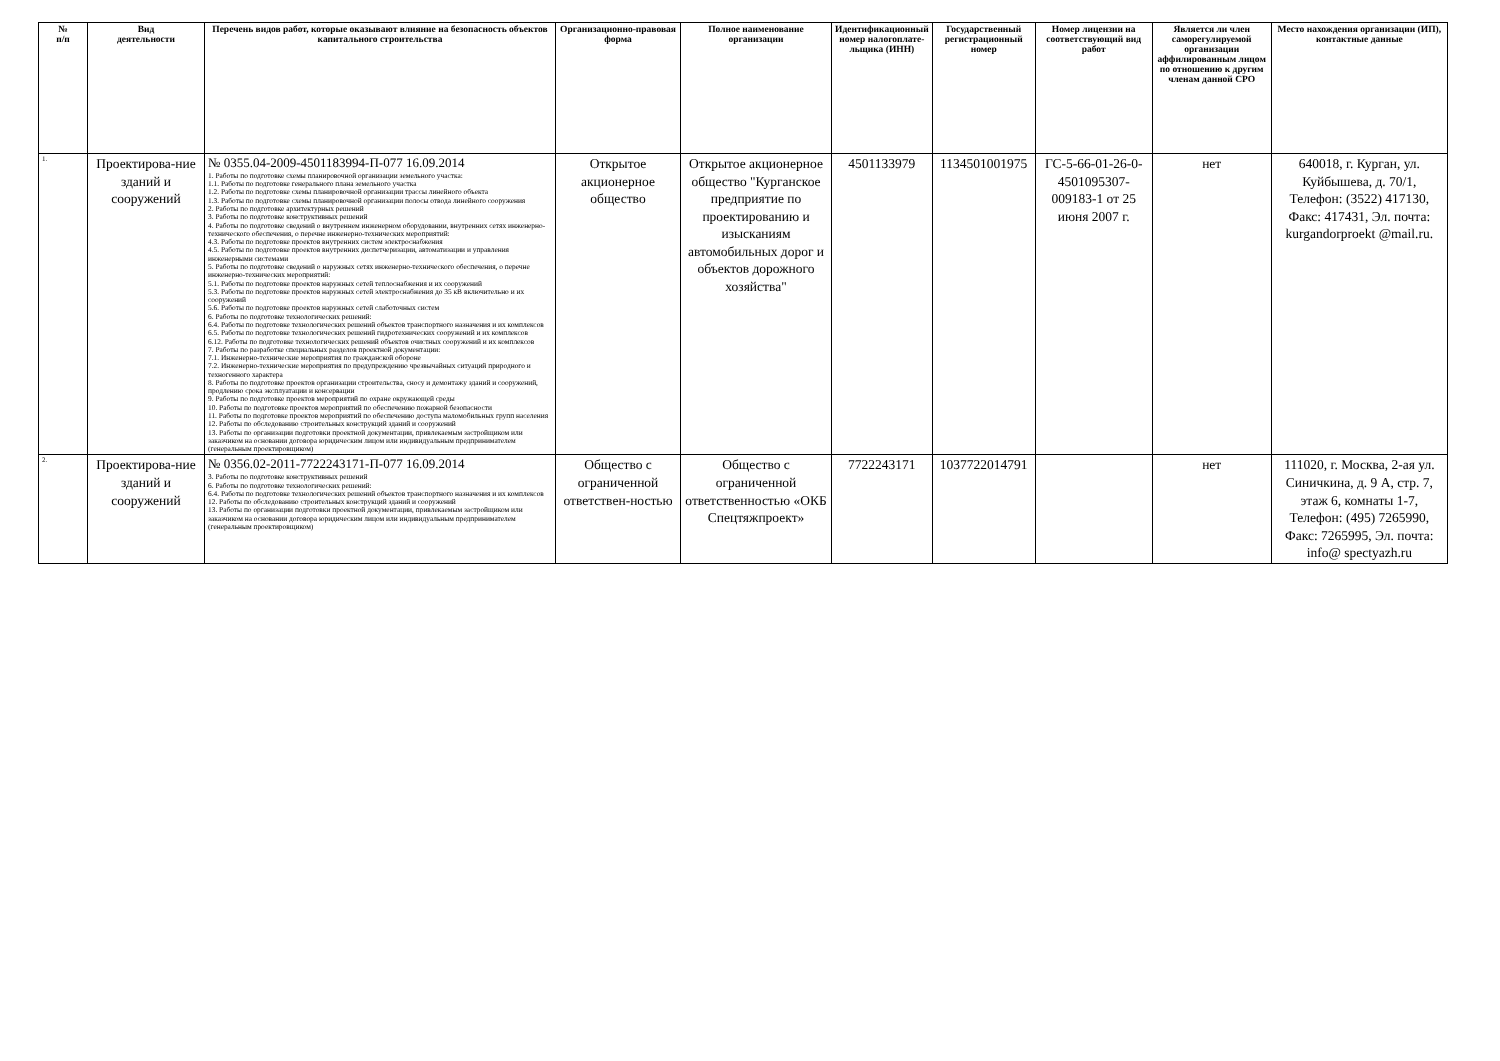| № п/п | Вид деятельности | Перечень видов работ, которые оказывают влияние на безопасность объектов капитального строительства | Организационно-правовая форма | Полное наименование организации | Идентификационный номер налогоплате-льщика (ИНН) | Государственный регистрационный номер | Номер лицензии на соответствующий вид работ | Является ли член саморегулируемой организации аффилированным лицом по отношению к другим членам данной СРО | Место нахождения организации (ИП), контактные данные |
| --- | --- | --- | --- | --- | --- | --- | --- | --- | --- |
| 1. | Проектирова-ние зданий и сооружений | № 0355.04-2009-4501183994-П-077 16.09.2014 1. Работы по подготовке схемы планировочной организации земельного участка: 1.1. Работы по подготовке генерального плана земельного участка 1.2. Работы по подготовке схемы планировочной организации трассы линейного объекта 1.3. Работы по подготовке схемы планировочной организации полосы отвода линейного сооружения 2. Работы по подготовке архитектурных решений 3. Работы по подготовке конструктивных решений 4. Работы по подготовке сведений о внутреннем инженерном оборудовании, внутренних сетях инженерно-технического обеспечения, о перечне инженерно-технических мероприятий: 4.3. Работы по подготовке проектов внутренних систем электроснабжения 4.5. Работы по подготовке проектов внутренних диспетчеризации, автоматизации и управления инженерными системами 5. Работы по подготовке сведений о наружных сетях инженерно-технического обеспечения, о перечне инженерно-технических мероприятий: 5.1. Работы по подготовке проектов наружных сетей теплоснабжения и их сооружений 5.3. Работы по подготовке проектов наружных сетей электроснабжения до 35 кВ включительно и их сооружений 5.6. Работы по подготовке проектов наружных сетей слаботочных систем 6. Работы по подготовке технологических решений: 6.4. Работы по подготовке технологических решений объектов транспортного назначения и их комплексов 6.5. Работы по подготовке технологических решений гидротехнических сооружений и их комплексов 6.12. Работы по подготовке технологических решений объектов очистных сооружений и их комплексов 7. Работы по разработке специальных разделов проектной документации: 7.1. Инженерно-технические мероприятия по гражданской обороне 7.2. Инженерно-технические мероприятия по предупреждению чрезвычайных ситуаций природного и техногенного характера 8. Работы по подготовке проектов организации строительства, сносу и демонтажу зданий и сооружений, продлению срока эксплуатации и консервации 9. Работы по подготовке проектов мероприятий по охране окружающей среды 10. Работы по подготовке проектов мероприятий по обеспечению пожарной безопасности 11. Работы по подготовке проектов мероприятий по обеспечению доступа маломобильных групп населения 12. Работы по обследованию строительных конструкций зданий и сооружений 13. Работы по организации подготовки проектной документации, привлекаемым застройщиком или заказчиком на основании договора юридическим лицом или индивидуальным предпринимателем (генеральным проектировщиком) | Открытое акционерное общество | Открытое акционерное общество "Курганское предприятие по проектированию и изысканиям автомобильных дорог и объектов дорожного хозяйства" | 4501133979 | 1134501001975 | ГС-5-66-01-26-0-4501095307-009183-1 от 25 июня 2007 г. | нет | 640018, г. Курган, ул. Куйбышева, д. 70/1, Телефон: (3522) 417130, Факс: 417431, Эл. почта: kurgandorproekt @mail.ru. |
| 2. | Проектирова-ние зданий и сооружений | № 0356.02-2011-7722243171-П-077 16.09.2014 3. Работы по подготовке конструктивных решений 6. Работы по подготовке технологических решений: 6.4. Работы по подготовке технологических решений объектов транспортного назначения и их комплексов 12. Работы по обследованию строительных конструкций зданий и сооружений 13. Работы по организации подготовки проектной документации, привлекаемым застройщиком или заказчиком на основании договора юридическим лицом или индивидуальным предпринимателем (генеральным проектировщиком) | Общество с ограниченной ответствен-ностью | Общество с ограниченной ответственностью «ОКБ Спецтяжпроект» | 7722243171 | 1037722014791 | | нет | 111020, г. Москва, 2-ая ул. Синичкина, д. 9 А, стр. 7, этаж 6, комнаты 1-7, Телефон: (495) 7265990, Факс: 7265995, Эл. почта: info@ spectyazh.ru |